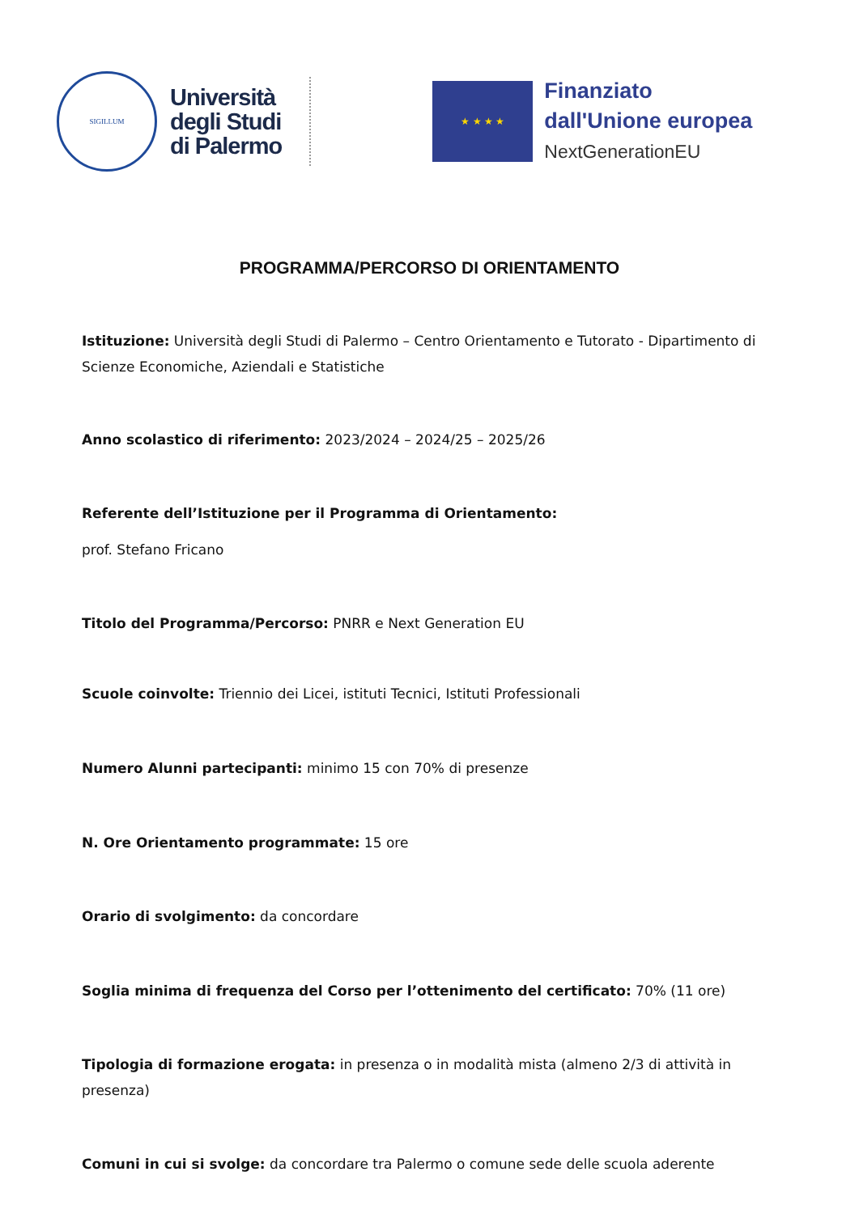SIGILLUM
Università
degli Studi
di Palermo
★ ★ ★ ★
Finanziato
dall'Unione europea
NextGenerationEU
PROGRAMMA/PERCORSO DI ORIENTAMENTO
Istituzione: Università degli Studi di Palermo – Centro Orientamento e Tutorato - Dipartimento di Scienze Economiche, Aziendali e Statistiche
Anno scolastico di riferimento: 2023/2024 – 2024/25 – 2025/26
Referente dell’Istituzione per il Programma di Orientamento:
prof. Stefano Fricano
Titolo del Programma/Percorso: PNRR e Next Generation EU
Scuole coinvolte: Triennio dei Licei, istituti Tecnici, Istituti Professionali
Numero Alunni partecipanti: minimo 15 con 70% di presenze
N. Ore Orientamento programmate: 15 ore
Orario di svolgimento: da concordare
Soglia minima di frequenza del Corso per l’ottenimento del certificato: 70% (11 ore)
Tipologia di formazione erogata: in presenza o in modalità mista (almeno 2/3 di attività in presenza)
Comuni in cui si svolge: da concordare tra Palermo o comune sede delle scuola aderente